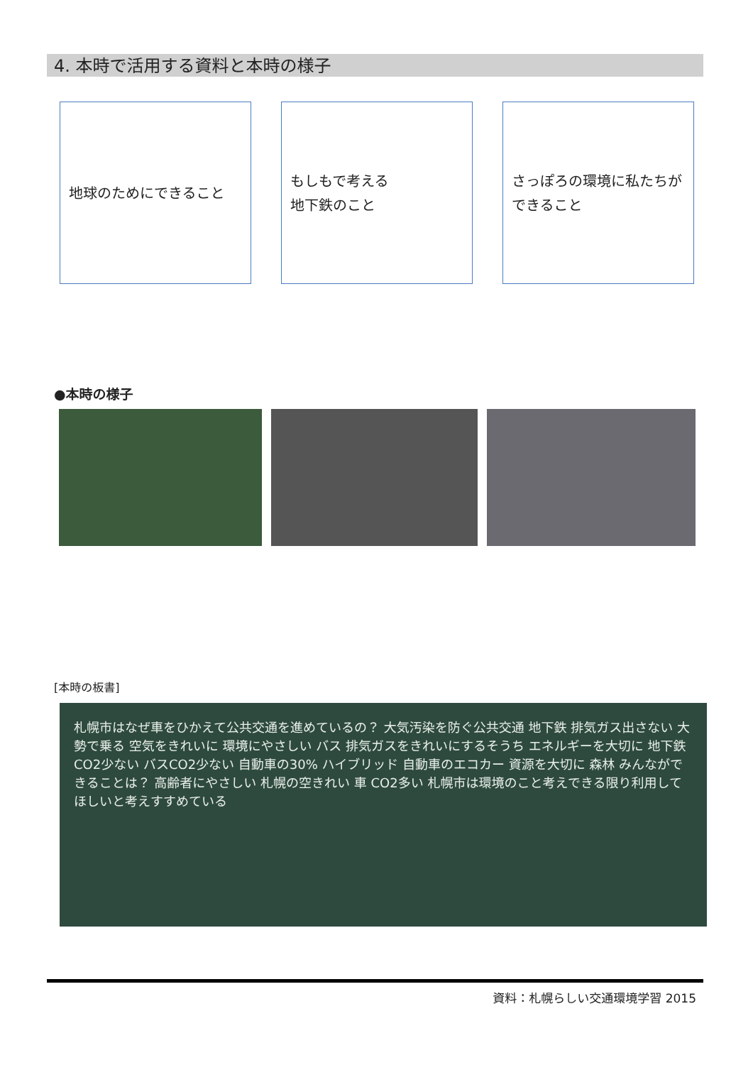4. 本時で活用する資料と本時の様子
地球のためにできること もしもで考える
地下鉄のこと
さっぽろの環境に私たちができること
●本時の様子
[本時の板書]
札幌市はなぜ車をひかえて公共交通を進めているの？ 大気汚染を防ぐ公共交通 地下鉄 排気ガス出さない 大勢で乗る 空気をきれいに 環境にやさしい バス 排気ガスをきれいにするそうち エネルギーを大切に 地下鉄 CO2少ない バスCO2少ない 自動車の30% ハイブリッド 自動車のエコカー 資源を大切に 森林 みんなができることは？ 高齢者にやさしい 札幌の空きれい 車 CO2多い 札幌市は環境のこと考えできる限り利用してほしいと考えすすめている
資料：札幌らしい交通環境学習 2015